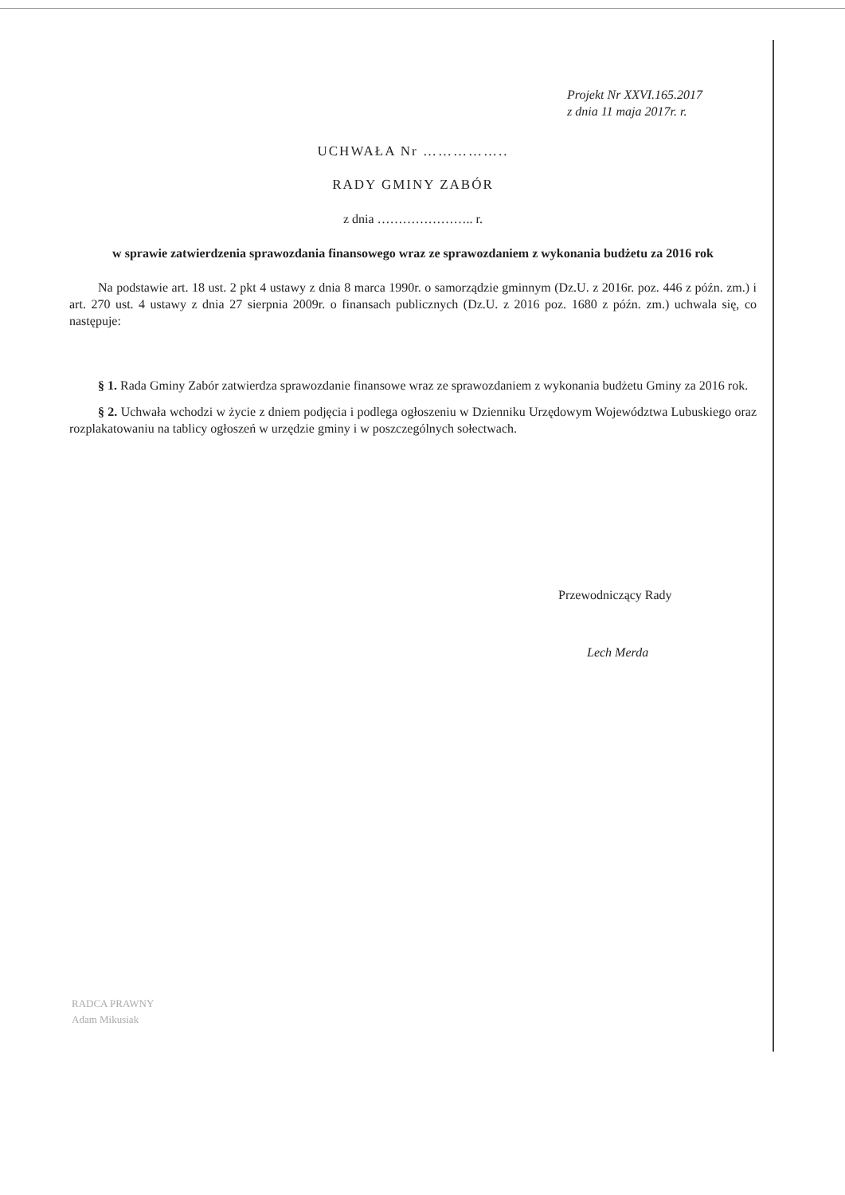Projekt Nr XXVI.165.2017
z dnia 11 maja 2017r. r.
UCHWAŁA Nr ……………..
RADY GMINY ZABÓR
z dnia ………………….. r.
w sprawie zatwierdzenia sprawozdania finansowego wraz ze sprawozdaniem z wykonania budżetu za 2016 rok
Na podstawie art. 18 ust. 2 pkt 4 ustawy z dnia 8 marca 1990r. o samorządzie gminnym (Dz.U. z 2016r. poz. 446 z późn. zm.) i art. 270 ust. 4 ustawy z dnia 27 sierpnia 2009r. o finansach publicznych (Dz.U. z 2016 poz. 1680 z późn. zm.) uchwala się, co następuje:
§ 1. Rada Gminy Zabór zatwierdza sprawozdanie finansowe wraz ze sprawozdaniem z wykonania budżetu Gminy za 2016 rok.
§ 2. Uchwała wchodzi w życie z dniem podjęcia i podlega ogłoszeniu w Dzienniku Urzędowym Województwa Lubuskiego oraz rozplakatowaniu na tablicy ogłoszeń w urzędzie gminy i w poszczególnych sołectwach.
Przewodniczący Rady
Lech Merda
RADCA PRAWNY
Adam Mikusiak